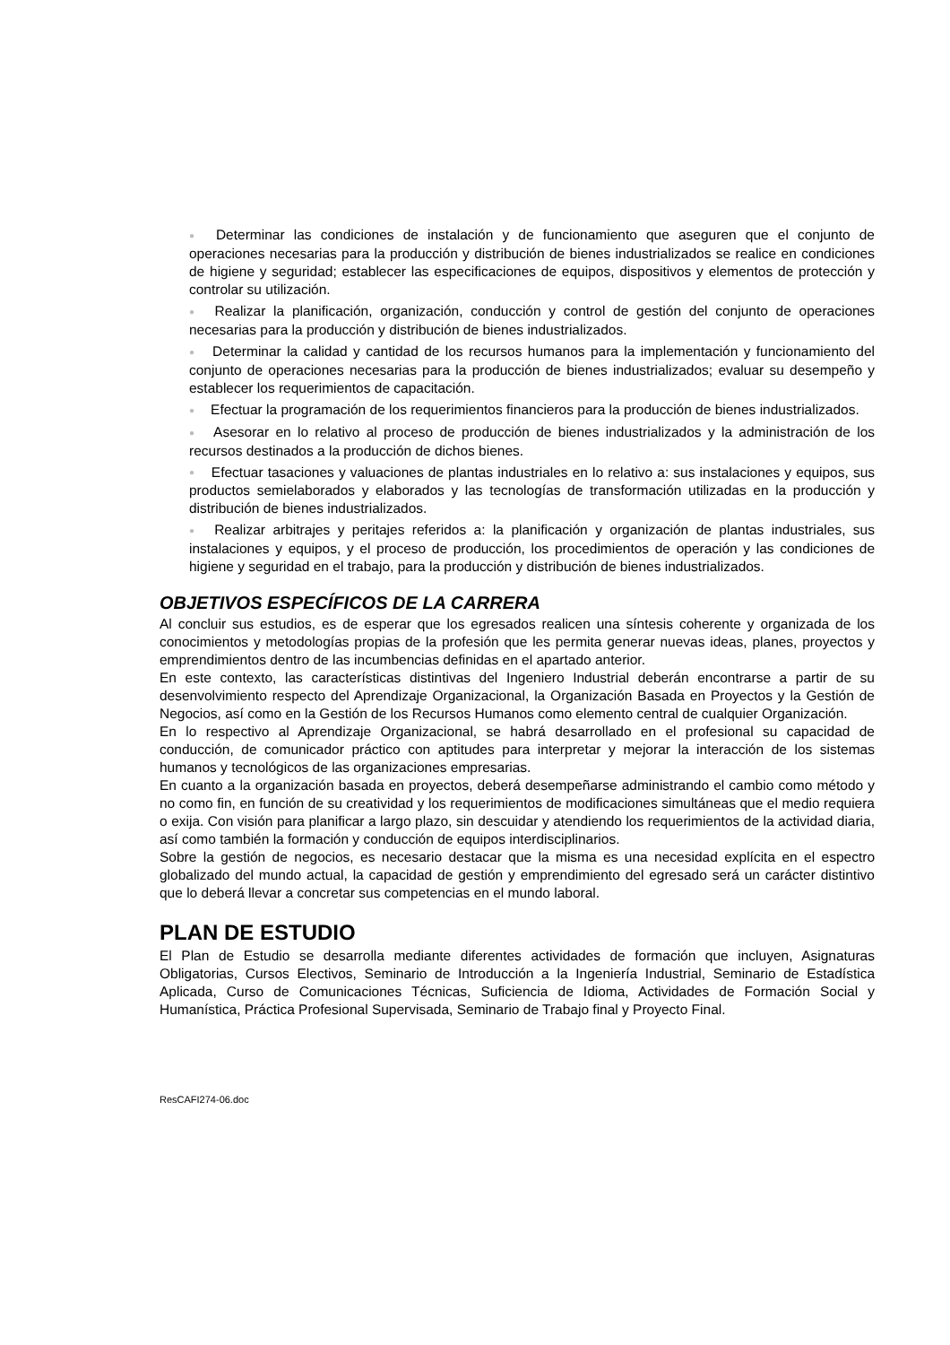● Determinar las condiciones de instalación y de funcionamiento que aseguren que el conjunto de operaciones necesarias para la producción y distribución de bienes industrializados se realice en condiciones de higiene y seguridad; establecer las especificaciones de equipos, dispositivos y elementos de protección y controlar su utilización.
● Realizar la planificación, organización, conducción y control de gestión del conjunto de operaciones necesarias para la producción y distribución de bienes industrializados.
● Determinar la calidad y cantidad de los recursos humanos para la implementación y funcionamiento del conjunto de operaciones necesarias para la producción de bienes industrializados; evaluar su desempeño y establecer los requerimientos de capacitación.
● Efectuar la programación de los requerimientos financieros para la producción de bienes industrializados.
● Asesorar en lo relativo al proceso de producción de bienes industrializados y la administración de los recursos destinados a la producción de dichos bienes.
● Efectuar tasaciones y valuaciones de plantas industriales en lo relativo a: sus instalaciones y equipos, sus productos semielaborados y elaborados y las tecnologías de transformación utilizadas en la producción y distribución de bienes industrializados.
● Realizar arbitrajes y peritajes referidos a: la planificación y organización de plantas industriales, sus instalaciones y equipos, y el proceso de producción, los procedimientos de operación y las condiciones de higiene y seguridad en el trabajo, para la producción y distribución de bienes industrializados.
OBJETIVOS ESPECÍFICOS DE LA CARRERA
Al concluir sus estudios, es de esperar que los egresados realicen una síntesis coherente y organizada de los conocimientos y metodologías propias de la profesión que les permita generar nuevas ideas, planes, proyectos y emprendimientos dentro de las incumbencias definidas en el apartado anterior.
En este contexto, las características distintivas del Ingeniero Industrial deberán encontrarse a partir de su desenvolvimiento respecto del Aprendizaje Organizacional, la Organización Basada en Proyectos y la Gestión de Negocios, así como en la Gestión de los Recursos Humanos como elemento central de cualquier Organización.
En lo respectivo al Aprendizaje Organizacional, se habrá desarrollado en el profesional su capacidad de conducción, de comunicador práctico con aptitudes para interpretar y mejorar la interacción de los sistemas humanos y tecnológicos de las organizaciones empresarias.
En cuanto a la organización basada en proyectos, deberá desempeñarse administrando el cambio como método y no como fin, en función de su creatividad y los requerimientos de modificaciones simultáneas que el medio requiera o exija. Con visión para planificar a largo plazo, sin descuidar y atendiendo los requerimientos de la actividad diaria, así como también la formación y conducción de equipos interdisciplinarios.
Sobre la gestión de negocios, es necesario destacar que la misma es una necesidad explícita en el espectro globalizado del mundo actual, la capacidad de gestión y emprendimiento del egresado será un carácter distintivo que lo deberá llevar a concretar sus competencias en el mundo laboral.
PLAN DE ESTUDIO
El Plan de Estudio se desarrolla mediante diferentes actividades de formación que incluyen, Asignaturas Obligatorias, Cursos Electivos, Seminario de Introducción a la Ingeniería Industrial, Seminario de Estadística Aplicada, Curso de Comunicaciones Técnicas, Suficiencia de Idioma, Actividades de Formación Social y Humanística, Práctica Profesional Supervisada, Seminario de Trabajo final y Proyecto Final.
ResCAFI274-06.doc